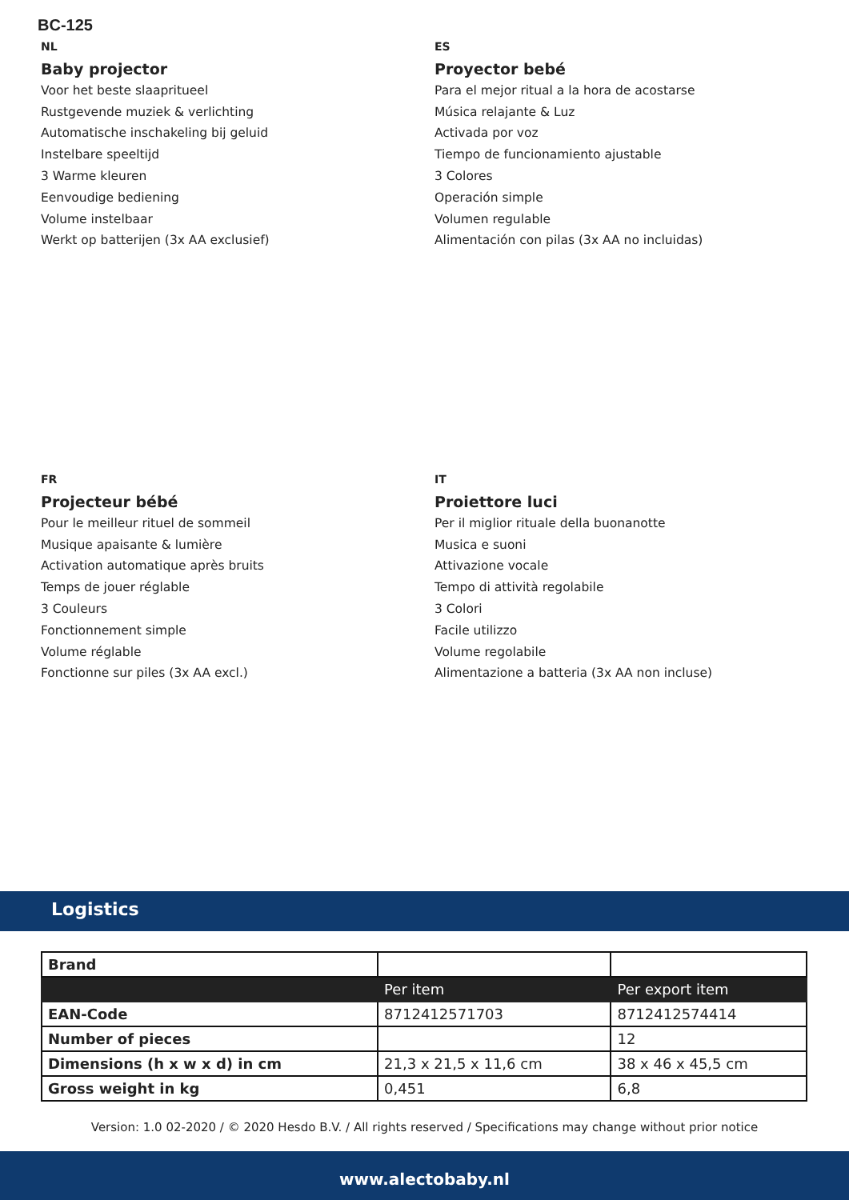BC-125
NL
Baby projector
Voor het beste slaapritueel
Rustgevende muziek & verlichting
Automatische inschakeling bij geluid
Instelbare speeltijd
3 Warme kleuren
Eenvoudige bediening
Volume instelbaar
Werkt op batterijen (3x AA exclusief)
ES
Proyector bebé
Para el mejor ritual a la hora de acostarse
Música relajante & Luz
Activada por voz
Tiempo de funcionamiento ajustable
3 Colores
Operación simple
Volumen regulable
Alimentación con pilas (3x AA no incluidas)
FR
Projecteur bébé
Pour le meilleur rituel de sommeil
Musique apaisante & lumière
Activation automatique après bruits
Temps de jouer réglable
3 Couleurs
Fonctionnement simple
Volume réglable
Fonctionne sur piles (3x AA excl.)
IT
Proiettore luci
Per il miglior rituale della buonanotte
Musica e suoni
Attivazione vocale
Tempo di attività regolabile
3 Colori
Facile utilizzo
Volume regolabile
Alimentazione a batteria (3x AA non incluse)
Logistics
| Brand | | |
| | Per item | Per export item |
| EAN-Code | 8712412571703 | 8712412574414 |
| Number of pieces | | 12 |
| Dimensions (h x w x d) in cm | 21,3 x 21,5 x 11,6 cm | 38 x 46 x 45,5 cm |
| Gross weight in kg | 0,451 | 6,8 |
Version: 1.0 02-2020 / © 2020 Hesdo B.V. / All rights reserved / Specifications may change without prior notice
www.alectobaby.nl